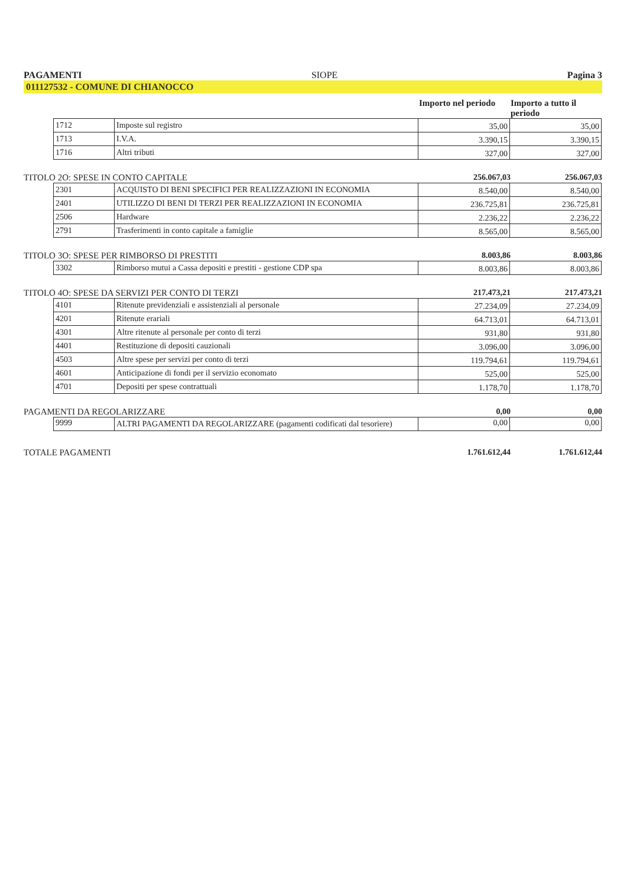PAGAMENTI SIOPE Pagina 3
011127532 - COMUNE DI CHIANOCCO
Importo nel periodo
Importo a tutto il periodo
| 1712 | Imposte sul registro | 35,00 | 35,00 |
| 1713 | I.V.A. | 3.390,15 | 3.390,15 |
| 1716 | Altri tributi | 327,00 | 327,00 |
TITOLO 2O: SPESE IN CONTO CAPITALE 256.067,03 256.067,03
| 2301 | ACQUISTO DI BENI SPECIFICI PER REALIZZAZIONI IN ECONOMIA | 8.540,00 | 8.540,00 |
| 2401 | UTILIZZO DI BENI DI TERZI PER REALIZZAZIONI IN ECONOMIA | 236.725,81 | 236.725,81 |
| 2506 | Hardware | 2.236,22 | 2.236,22 |
| 2791 | Trasferimenti in conto capitale a famiglie | 8.565,00 | 8.565,00 |
TITOLO 3O: SPESE PER RIMBORSO DI PRESTITI 8.003,86 8.003,86
| 3302 | Rimborso mutui a Cassa depositi e prestiti - gestione CDP spa | 8.003,86 | 8.003,86 |
TITOLO 4O: SPESE DA SERVIZI PER CONTO DI TERZI 217.473,21 217.473,21
| 4101 | Ritenute previdenziali e assistenziali al personale | 27.234,09 | 27.234,09 |
| 4201 | Ritenute erariali | 64.713,01 | 64.713,01 |
| 4301 | Altre ritenute al personale per conto di terzi | 931,80 | 931,80 |
| 4401 | Restituzione di depositi cauzionali | 3.096,00 | 3.096,00 |
| 4503 | Altre spese per servizi per conto di terzi | 119.794,61 | 119.794,61 |
| 4601 | Anticipazione di fondi per il servizio economato | 525,00 | 525,00 |
| 4701 | Depositi per spese contrattuali | 1.178,70 | 1.178,70 |
PAGAMENTI DA REGOLARIZZARE 0,00 0,00
| 9999 | ALTRI PAGAMENTI DA REGOLARIZZARE (pagamenti codificati dal tesoriere) | 0,00 | 0,00 |
TOTALE PAGAMENTI 1.761.612,44 1.761.612,44